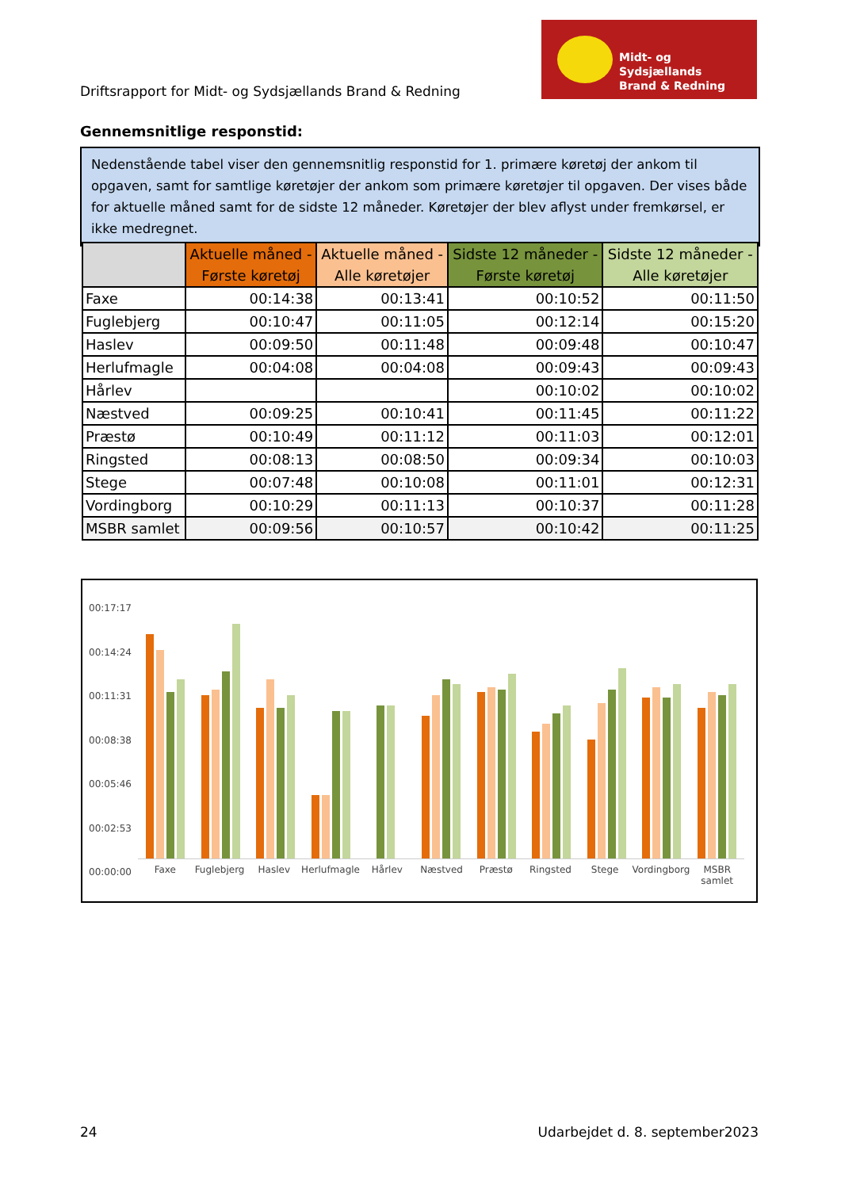Driftsrapport for Midt- og Sydsjællands Brand & Redning
Midt- og Sydsjællands
Brand & Redning
Gennemsnitlige responstid:
Nedenstående tabel viser den gennemsnitlig responstid for 1. primære køretøj der ankom til opgaven, samt for samtlige køretøjer der ankom som primære køretøjer til opgaven. Der vises både for aktuelle måned samt for de sidste 12 måneder. Køretøjer der blev aflyst under fremkørsel, er ikke medregnet.
| | Aktuelle måned - Første køretøj | Aktuelle måned - Alle køretøjer | Sidste 12 måneder - Første køretøj | Sidste 12 måneder - Alle køretøjer |
| --- | --- | --- | --- | --- |
| Faxe | 00:14:38 | 00:13:41 | 00:10:52 | 00:11:50 |
| Fuglebjerg | 00:10:47 | 00:11:05 | 00:12:14 | 00:15:20 |
| Haslev | 00:09:50 | 00:11:48 | 00:09:48 | 00:10:47 |
| Herlufmagle | 00:04:08 | 00:04:08 | 00:09:43 | 00:09:43 |
| Hårlev | | | 00:10:02 | 00:10:02 |
| Næstved | 00:09:25 | 00:10:41 | 00:11:45 | 00:11:22 |
| Præstø | 00:10:49 | 00:11:12 | 00:11:03 | 00:12:01 |
| Ringsted | 00:08:13 | 00:08:50 | 00:09:34 | 00:10:03 |
| Stege | 00:07:48 | 00:10:08 | 00:11:01 | 00:12:31 |
| Vordingborg | 00:10:29 | 00:11:13 | 00:10:37 | 00:11:28 |
| MSBR samlet | 00:09:56 | 00:10:57 | 00:10:42 | 00:11:25 |
00:17:17
00:14:24
00:11:31
00:08:38
00:05:46
00:02:53
00:00:00
Faxe Fuglebjerg Haslev Herlufmagle Hårlev Næstved Præstø Ringsted Stege Vordingborg MSBR samlet
24 Udarbejdet d. 8. september2023